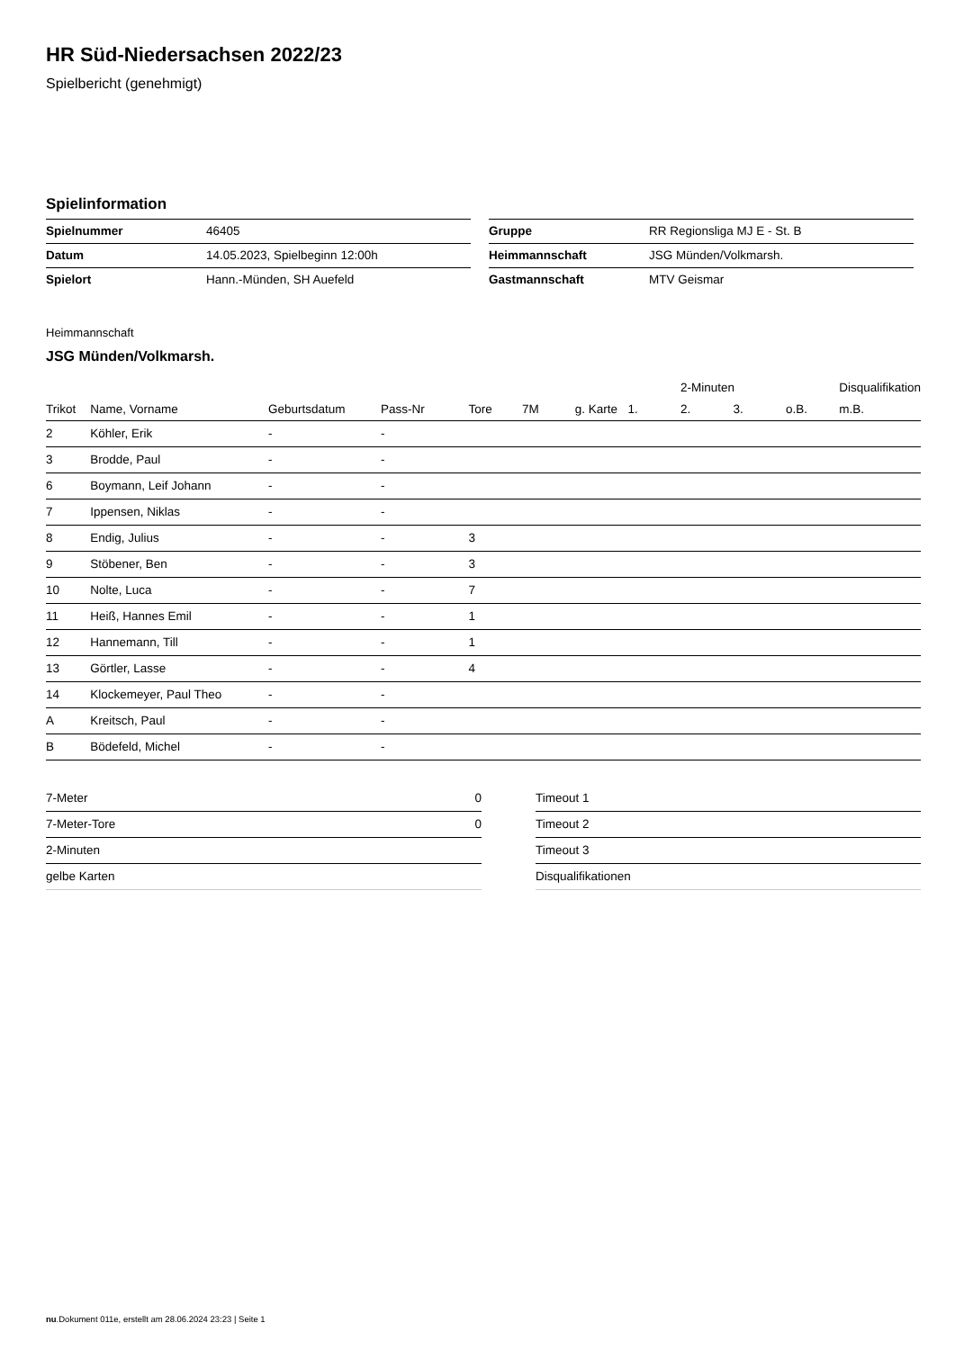HR Süd-Niedersachsen 2022/23
Spielbericht (genehmigt)
Spielinformation
| Spielnummer | 46405 |
| Datum | 14.05.2023, Spielbeginn 12:00h |
| Spielort | Hann.-Münden, SH Auefeld |
| Gruppe | RR Regionsliga MJ E - St. B |
| Heimmannschaft | JSG Münden/Volkmarsh. |
| Gastmannschaft | MTV Geismar |
Heimmannschaft
JSG Münden/Volkmarsh.
| | | | | | | | | 2-Minuten | | | Disqualifikation |
| --- | --- | --- | --- | --- | --- | --- | --- | --- | --- | --- | --- |
| Trikot | Name, Vorname | Geburtsdatum | Pass-Nr | Tore | 7M | g. Karte | 1. | 2. | 3. | o.B. | m.B. |
| 2 | Köhler, Erik | - | - | | | | | | | | |
| 3 | Brodde, Paul | - | - | | | | | | | | |
| 6 | Boymann, Leif Johann | - | - | | | | | | | | |
| 7 | Ippensen, Niklas | - | - | | | | | | | | |
| 8 | Endig, Julius | - | - | 3 | | | | | | | |
| 9 | Stöbener, Ben | - | - | 3 | | | | | | | |
| 10 | Nolte, Luca | - | - | 7 | | | | | | | |
| 11 | Heiß, Hannes Emil | - | - | 1 | | | | | | | |
| 12 | Hannemann, Till | - | - | 1 | | | | | | | |
| 13 | Görtler, Lasse | - | - | 4 | | | | | | | |
| 14 | Klockemeyer, Paul Theo | - | - | | | | | | | | |
| A | Kreitsch, Paul | - | - | | | | | | | | |
| B | Bödefeld, Michel | - | - | | | | | | | | |
| 7-Meter | 0 |
| 7-Meter-Tore | 0 |
| 2-Minuten | |
| gelbe Karten | |
| Timeout 1 |
| Timeout 2 |
| Timeout 3 |
| Disqualifikationen |
nu.Dokument 011e, erstellt am 28.06.2024 23:23 | Seite 1